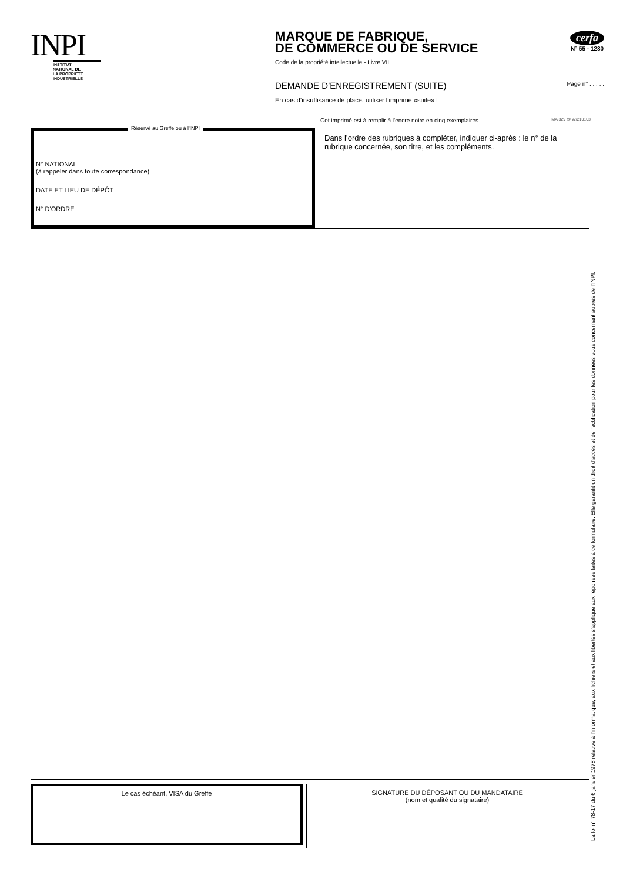INPI
INSTITUT
NATIONAL DE
LA PROPRIETE
INDUSTRIELLE
cerfa
N° 55 - 1280
MARQUE DE FABRIQUE,
DE COMMERCE OU DE SERVICE
Code de la propriété intellectuelle - Livre VII
DEMANDE D’ENREGISTREMENT (SUITE) Page n° . . . . .
En cas d’insuffisance de place, utiliser l’imprimé «suite» ☐
Cet imprimé est à remplir à l’encre noire en cinq exemplaires MA 329 @ W/210103
Réservé au Greffe ou à l'INPI
N° NATIONAL
(à rappeler dans toute correspondance)
DATE ET LIEU DE DÉPÔT
N° D’ORDRE
Dans l’ordre des rubriques à compléter, indiquer ci-après : le n° de la rubrique concernée, son titre, et les compléments.
Le cas échéant, VISA du Greffe
SIGNATURE DU DÉPOSANT OU DU MANDATAIRE
(nom et qualité du signataire)
La loi n° 78-17 du 6 janvier 1978 relative à l’informatique, aux fichiers et aux libertés s’applique aux réponses faites à ce formulaire. Elle garantit un droit d’accès et de rectification pour les données vous concernant auprès de l’INPI.